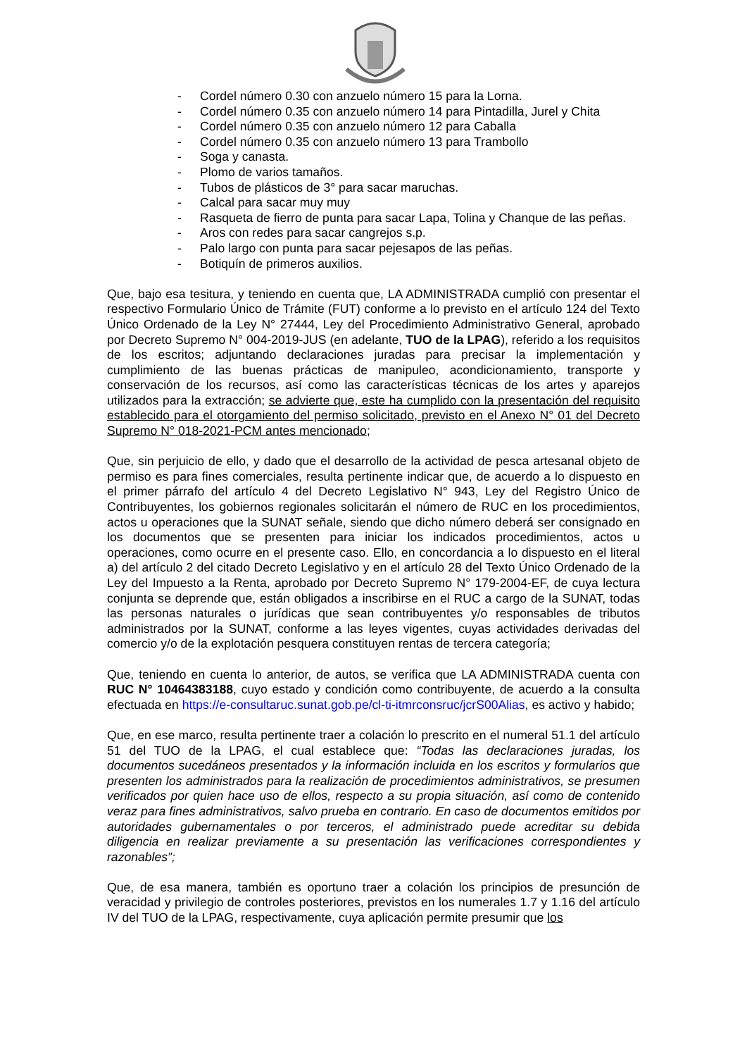- Cordel número 0.30 con anzuelo número 15 para la Lorna.
- Cordel número 0.35 con anzuelo número 14 para Pintadilla, Jurel y Chita
- Cordel número 0.35 con anzuelo número 12 para Caballa
- Cordel número 0.35 con anzuelo número 13 para Trambollo
- Soga y canasta.
- Plomo de varios tamaños.
- Tubos de plásticos de 3° para sacar maruchas.
- Calcal para sacar muy muy
- Rasqueta de fierro de punta para sacar Lapa, Tolina y Chanque de las peñas.
- Aros con redes para sacar cangrejos s.p.
- Palo largo con punta para sacar pejesapos de las peñas.
- Botiquín de primeros auxilios.
Que, bajo esa tesitura, y teniendo en cuenta que, LA ADMINISTRADA cumplió con presentar el respectivo Formulario Único de Trámite (FUT) conforme a lo previsto en el artículo 124 del Texto Único Ordenado de la Ley N° 27444, Ley del Procedimiento Administrativo General, aprobado por Decreto Supremo N° 004-2019-JUS (en adelante, TUO de la LPAG), referido a los requisitos de los escritos; adjuntando declaraciones juradas para precisar la implementación y cumplimiento de las buenas prácticas de manipuleo, acondicionamiento, transporte y conservación de los recursos, así como las características técnicas de los artes y aparejos utilizados para la extracción; se advierte que, este ha cumplido con la presentación del requisito establecido para el otorgamiento del permiso solicitado, previsto en el Anexo N° 01 del Decreto Supremo N° 018-2021-PCM antes mencionado;
Que, sin perjuicio de ello, y dado que el desarrollo de la actividad de pesca artesanal objeto de permiso es para fines comerciales, resulta pertinente indicar que, de acuerdo a lo dispuesto en el primer párrafo del artículo 4 del Decreto Legislativo N° 943, Ley del Registro Único de Contribuyentes, los gobiernos regionales solicitarán el número de RUC en los procedimientos, actos u operaciones que la SUNAT señale, siendo que dicho número deberá ser consignado en los documentos que se presenten para iniciar los indicados procedimientos, actos u operaciones, como ocurre en el presente caso. Ello, en concordancia a lo dispuesto en el literal a) del artículo 2 del citado Decreto Legislativo y en el artículo 28 del Texto Único Ordenado de la Ley del Impuesto a la Renta, aprobado por Decreto Supremo N° 179-2004-EF, de cuya lectura conjunta se deprende que, están obligados a inscribirse en el RUC a cargo de la SUNAT, todas las personas naturales o jurídicas que sean contribuyentes y/o responsables de tributos administrados por la SUNAT, conforme a las leyes vigentes, cuyas actividades derivadas del comercio y/o de la explotación pesquera constituyen rentas de tercera categoría;
Que, teniendo en cuenta lo anterior, de autos, se verifica que LA ADMINISTRADA cuenta con RUC N° 10464383188, cuyo estado y condición como contribuyente, de acuerdo a la consulta efectuada en https://e-consultaruc.sunat.gob.pe/cl-ti-itmrconsruc/jcrS00Alias, es activo y habido;
Que, en ese marco, resulta pertinente traer a colación lo prescrito en el numeral 51.1 del artículo 51 del TUO de la LPAG, el cual establece que: “Todas las declaraciones juradas, los documentos sucedáneos presentados y la información incluida en los escritos y formularios que presenten los administrados para la realización de procedimientos administrativos, se presumen verificados por quien hace uso de ellos, respecto a su propia situación, así como de contenido veraz para fines administrativos, salvo prueba en contrario. En caso de documentos emitidos por autoridades gubernamentales o por terceros, el administrado puede acreditar su debida diligencia en realizar previamente a su presentación las verificaciones correspondientes y razonables”;
Que, de esa manera, también es oportuno traer a colación los principios de presunción de veracidad y privilegio de controles posteriores, previstos en los numerales 1.7 y 1.16 del artículo IV del TUO de la LPAG, respectivamente, cuya aplicación permite presumir que los